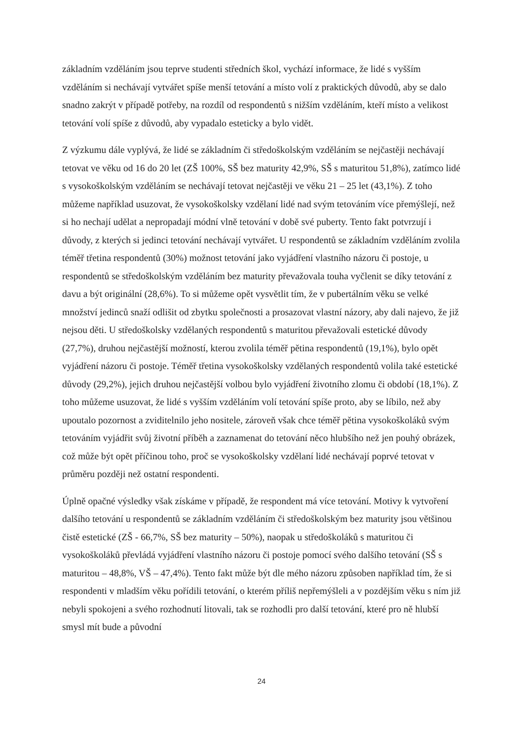základním vzděláním jsou teprve studenti středních škol, vychází informace, že lidé s vyšším vzděláním si nechávají vytvářet spíše menší tetování a místo volí z praktických důvodů, aby se dalo snadno zakrýt v případě potřeby, na rozdíl od respondentů s nižším vzděláním, kteří místo a velikost tetování volí spíše z důvodů, aby vypadalo esteticky a bylo vidět.
Z výzkumu dále vyplývá, že lidé se základním či středoškolským vzděláním se nejčastěji nechávají tetovat ve věku od 16 do 20 let (ZŠ 100%, SŠ bez maturity 42,9%, SŠ s maturitou 51,8%), zatímco lidé s vysokoškolským vzděláním se nechávají tetovat nejčastěji ve věku 21 – 25 let (43,1%). Z toho můžeme například usuzovat, že vysokoškolsky vzdělaní lidé nad svým tetováním více přemýšlejí, než si ho nechají udělat a nepropadají módní vlně tetování v době své puberty. Tento fakt potvrzují i důvody, z kterých si jedinci tetování nechávají vytvářet. U respondentů se základním vzděláním zvolila téměř třetina respondentů (30%) možnost tetování jako vyjádření vlastního názoru či postoje, u respondentů se středoškolským vzděláním bez maturity převažovala touha vyčlenit se díky tetování z davu a být originální (28,6%). To si můžeme opět vysvětlit tím, že v pubertálním věku se velké množství jedinců snaží odlišit od zbytku společnosti a prosazovat vlastní názory, aby dali najevo, že již nejsou děti. U středoškolsky vzdělaných respondentů s maturitou převažovali estetické důvody (27,7%), druhou nejčastější možností, kterou zvolila téměř pětina respondentů (19,1%), bylo opět vyjádření názoru či postoje. Téměř třetina vysokoškolsky vzdělaných respondentů volila také estetické důvody (29,2%), jejich druhou nejčastější volbou bylo vyjádření životního zlomu či období (18,1%). Z toho můžeme usuzovat, že lidé s vyšším vzděláním volí tetování spíše proto, aby se líbilo, než aby upoutalo pozornost a zviditelnilo jeho nositele, zároveň však chce téměř pětina vysokoškoláků svým tetováním vyjádřit svůj životní příběh a zaznamenat do tetování něco hlubšího než jen pouhý obrázek, což může být opět příčinou toho, proč se vysokoškolsky vzdělaní lidé nechávají poprvé tetovat v průměru později než ostatní respondenti.
Úplně opačné výsledky však získáme v případě, že respondent má více tetování. Motivy k vytvoření dalšího tetování u respondentů se základním vzděláním či středoškolským bez maturity jsou většinou čistě estetické (ZŠ - 66,7%, SŠ bez maturity – 50%), naopak u středoškoláků s maturitou či vysokoškoláků převládá vyjádření vlastního názoru či postoje pomocí svého dalšího tetování (SŠ s maturitou – 48,8%, VŠ – 47,4%). Tento fakt může být dle mého názoru způsoben například tím, že si respondenti v mladším věku pořídili tetování, o kterém příliš nepřemýšleli a v pozdějším věku s ním již nebyli spokojeni a svého rozhodnutí litovali, tak se rozhodli pro další tetování, které pro ně hlubší smysl mít bude a původní
24